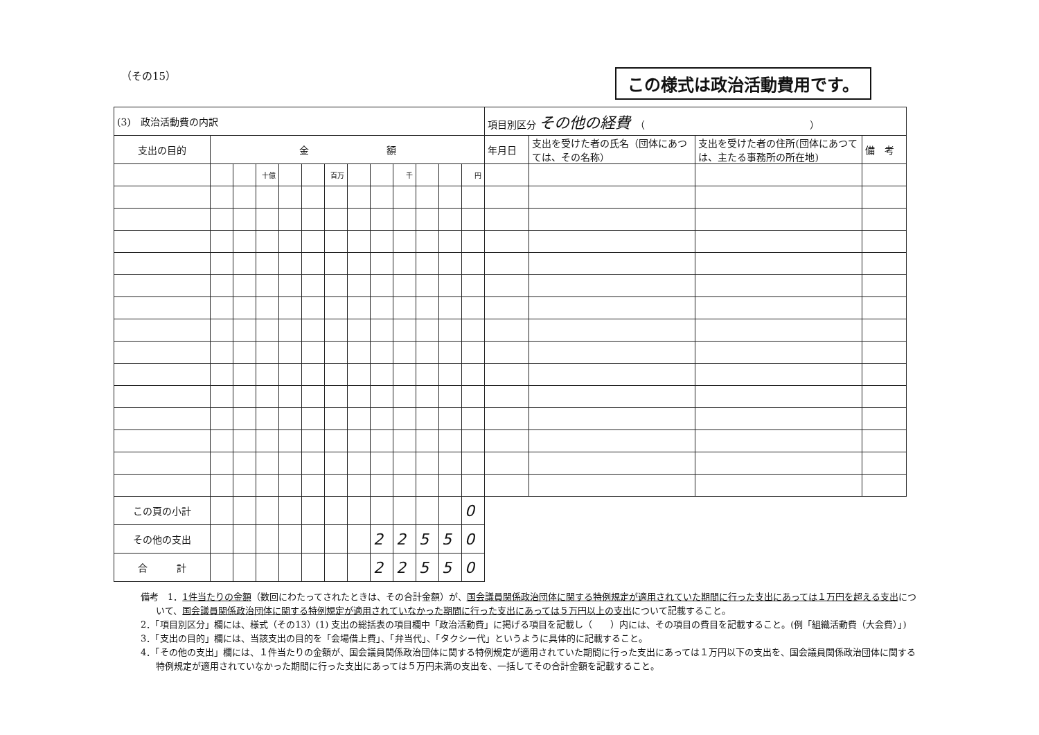（その15） この様式は政治活動費用です。
| (3) 政治活動費の内訳 | | | | | | | | | | | | | 項目別区分 その他の経費 （ ） | | | |
| 支出の目的 | 金 額 | | | | | | | | | | | | 年月日 | 支出を受けた者の氏名（団体にあつては、その名称） | 支出を受けた者の住所(団体にあつては、主たる事務所の所在地) | 備 考 |
| | | | 十億 | | | 百万 | | | 千 | | | 円 | | | | |
| この頁の小計 | | | | | | | | | | | | 0 | | | | |
| その他の支出 | | | | | | | | 2 | 2 | 5 | 5 | 0 | | | | |
| 合 計 | | | | | | | | 2 | 2 | 5 | 5 | 0 | | | | |
備考　1．1件当たりの金額（数回にわたってされたときは、その合計金額）が、国会議員関係政治団体に関する特例規定が適用されていた期間に行った支出にあっては１万円を超える支出について、国会議員関係政治団体に関する特例規定が適用されていなかった期間に行った支出にあっては５万円以上の支出について記載すること。
2．「項目別区分」欄には、様式（その13）(1) 支出の総括表の項目欄中「政治活動費」に掲げる項目を記載し（　　）内には、その項目の費目を記載すること。(例「組織活動費（大会費）」)
3．「支出の目的」欄には、当該支出の目的を「会場借上費」、「弁当代」、「タクシー代」というように具体的に記載すること。
4．「その他の支出」欄には、１件当たりの金額が、国会議員関係政治団体に関する特例規定が適用されていた期間に行った支出にあっては１万円以下の支出を、国会議員関係政治団体に関する特例規定が適用されていなかった期間に行った支出にあっては５万円未満の支出を、一括してその合計金額を記載すること。